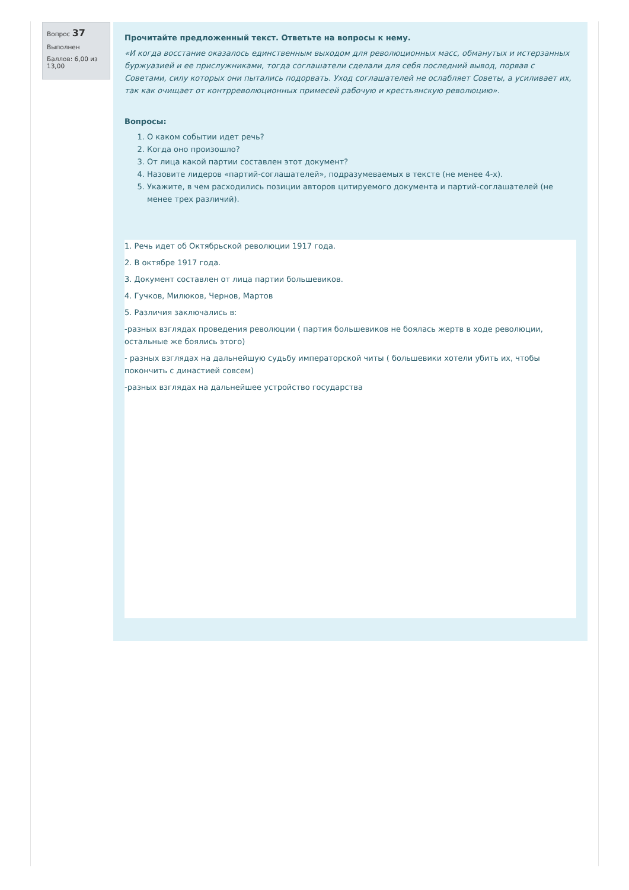Вопрос 37
Выполнен
Баллов: 6,00 из 13,00
Прочитайте предложенный текст. Ответьте на вопросы к нему.
«И когда восстание оказалось единственным выходом для революционных масс, обманутых и истерзанных буржуазией и ее прислужниками, тогда соглашатели сделали для себя последний вывод, порвав с Советами, силу которых они пытались подорвать. Уход соглашателей не ослабляет Советы, а усиливает их, так как очищает от контрреволюционных примесей рабочую и крестьянскую революцию».
Вопросы:
1. О каком событии идет речь?
2. Когда оно произошло?
3. От лица какой партии составлен этот документ?
4. Назовите лидеров «партий-соглашателей», подразумеваемых в тексте (не менее 4-х).
5. Укажите, в чем расходились позиции авторов цитируемого документа и партий-соглашателей (не менее трех различий).
1. Речь идет об Октябрьской революции 1917 года.
2. В октябре 1917 года.
3. Документ составлен от лица партии большевиков.
4. Гучков, Милюков, Чернов, Мартов
5. Различия заключались в:
-разных взглядах проведения революции ( партия большевиков не боялась жертв в ходе революции, остальные же боялись этого)
- разных взглядах на дальнейшую судьбу императорской читы ( большевики хотели убить их, чтобы покончить с династией совсем)
-разных взглядах на дальнейшее устройство государства